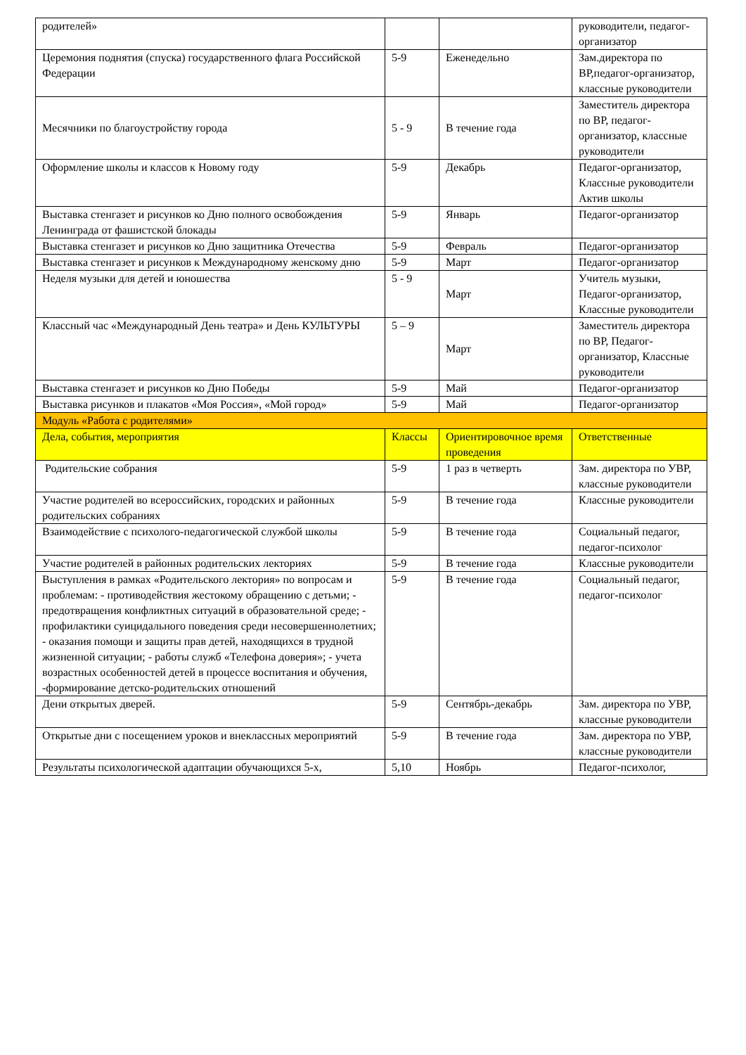| родителей» | | | руководители, педагог-организатор |
| Церемония поднятия (спуска) государственного флага Российской Федерации | 5-9 | Еженедельно | Зам.директора по ВР,педагог-организатор, классные руководители |
| Месячники по благоустройству города | 5 - 9 | В течение года | Заместитель директора по ВР, педагог-организатор, классные руководители |
| Оформление школы и классов к Новому году | 5-9 | Декабрь | Педагог-организатор, Классные руководители Актив школы |
| Выставка стенгазет и рисунков ко Дню полного освобождения Ленинграда от фашистской блокады | 5-9 | Январь | Педагог-организатор |
| Выставка стенгазет и рисунков ко Дню защитника Отечества | 5-9 | Февраль | Педагог-организатор |
| Выставка стенгазет и рисунков к Международному женскому дню | 5-9 | Март | Педагог-организатор |
| Неделя музыки для детей и юношества | 5 - 9 | Март | Учитель музыки, Педагог-организатор, Классные руководители |
| Классный час «Международный День театра» и День КУЛЬТУРЫ | 5 – 9 | Март | Заместитель директора по ВР, Педагог-организатор, Классные руководители |
| Выставка стенгазет и рисунков ко Дню Победы | 5-9 | Май | Педагог-организатор |
| Выставка рисунков и плакатов «Моя Россия», «Мой город» | 5-9 | Май | Педагог-организатор |
| Модуль «Работа с родителями» | | | |
| Дела, события, мероприятия | Классы | Ориентировочное время проведения | Ответственные |
| Родительские собрания | 5-9 | 1 раз в четверть | Зам. директора по УВР, классные руководители |
| Участие родителей во всероссийских, городских и районных родительских собраниях | 5-9 | В течение года | Классные руководители |
| Взаимодействие с психолого-педагогической службой школы | 5-9 | В течение года | Социальный педагог, педагог-психолог |
| Участие родителей в районных родительских лекториях | 5-9 | В течение года | Классные руководители |
| Выступления в рамках «Родительского лектория» по вопросам и проблемам: - противодействия жестокому обращению с детьми; - предотвращения конфликтных ситуаций в образовательной среде; - профилактики суицидального поведения среди несовершеннолетних; - оказания помощи и защиты прав детей, находящихся в трудной жизненной ситуации; - работы служб «Телефона доверия»; - учета возрастных особенностей детей в процессе воспитания и обучения, -формирование детско-родительских отношений | 5-9 | В течение года | Социальный педагог, педагог-психолог |
| Дени открытых дверей. | 5-9 | Сентябрь-декабрь | Зам. директора по УВР, классные руководители |
| Открытые дни с посещением уроков и внеклассных мероприятий | 5-9 | В течение года | Зам. директора по УВР, классные руководители |
| Результаты психологической адаптации обучающихся 5-х, | 5,10 | Ноябрь | Педагог-психолог, |